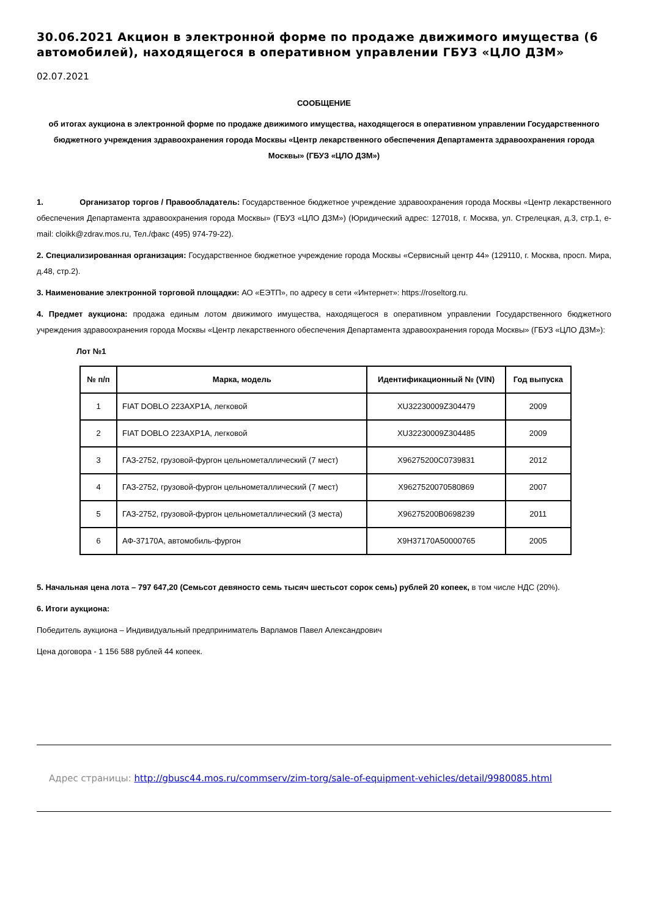30.06.2021 Акцион в электронной форме по продаже движимого имущества (6 автомобилей), находящегося в оперативном управлении ГБУЗ «ЦЛО ДЗМ»
02.07.2021
СООБЩЕНИЕ
об итогах аукциона в электронной форме по продаже движимого имущества, находящегося в оперативном управлении Государственного бюджетного учреждения здравоохранения города Москвы «Центр лекарственного обеспечения Департамента здравоохранения города Москвы» (ГБУЗ «ЦЛО ДЗМ»)
1. Организатор торгов / Правообладатель: Государственное бюджетное учреждение здравоохранения города Москвы «Центр лекарственного обеспечения Департамента здравоохранения города Москвы» (ГБУЗ «ЦЛО ДЗМ») (Юридический адрес: 127018, г. Москва, ул. Стрелецкая, д.3, стр.1, e-mail: cloikk@zdrav.mos.ru, Тел./факс (495) 974-79-22).
2. Специализированная организация: Государственное бюджетное учреждение города Москвы «Сервисный центр 44» (129110, г. Москва, просп. Мира, д.48, стр.2).
3. Наименование электронной торговой площадки: АО «ЕЭТП», по адресу в сети «Интернет»: https://roseltorg.ru.
4. Предмет аукциона: продажа единым лотом движимого имущества, находящегося в оперативном управлении Государственного бюджетного учреждения здравоохранения города Москвы «Центр лекарственного обеспечения Департамента здравоохранения города Москвы» (ГБУЗ «ЦЛО ДЗМ»):
Лот №1
| № п/п | Марка, модель | Идентификационный № (VIN) | Год выпуска |
| --- | --- | --- | --- |
| 1 | FIAT DOBLO 223AXP1A, легковой | XU32230009Z304479 | 2009 |
| 2 | FIAT DOBLO 223AXP1A, легковой | XU32230009Z304485 | 2009 |
| 3 | ГАЗ-2752, грузовой-фургон цельнометаллический (7 мест) | X96275200C0739831 | 2012 |
| 4 | ГАЗ-2752, грузовой-фургон цельнометаллический (7 мест) | X9627520070580869 | 2007 |
| 5 | ГАЗ-2752, грузовой-фургон цельнометаллический (3 места) | X96275200B0698239 | 2011 |
| 6 | АФ-37170А, автомобиль-фургон | X9H37170A50000765 | 2005 |
5. Начальная цена лота – 797 647,20 (Семьсот девяносто семь тысяч шестьсот сорок семь) рублей 20 копеек, в том числе НДС (20%).
6. Итоги аукциона:
Победитель аукциона – Индивидуальный предприниматель Варламов Павел Александрович
Цена договора - 1 156 588 рублей 44 копеек.
Адрес страницы: http://gbusc44.mos.ru/commserv/zim-torg/sale-of-equipment-vehicles/detail/9980085.html